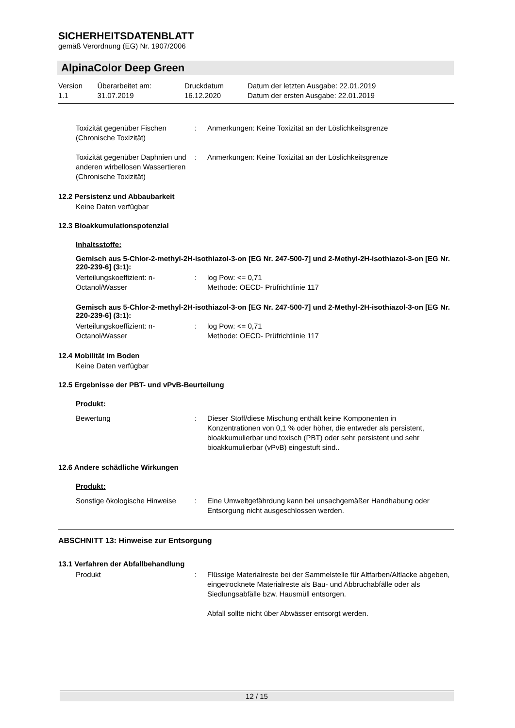SICHERHEITSDATENBLATT
gemäß Verordnung (EG) Nr. 1907/2006
AlpinaColor Deep Green
| Version 1.1 | Überarbeitet am: 31.07.2019 | Druckdatum 16.12.2020 | Datum der letzten Ausgabe: 22.01.2019 Datum der ersten Ausgabe: 22.01.2019 |
| Toxizität gegenüber Fischen (Chronische Toxizität) | : | Anmerkungen: Keine Toxizität an der Löslichkeitsgrenze |
| Toxizität gegenüber Daphnien und anderen wirbellosen Wassertieren (Chronische Toxizität) | : | Anmerkungen: Keine Toxizität an der Löslichkeitsgrenze |
12.2 Persistenz und Abbaubarkeit
Keine Daten verfügbar
12.3 Bioakkumulationspotenzial
Inhaltsstoffe:
Gemisch aus 5-Chlor-2-methyl-2H-isothiazol-3-on [EG Nr. 247-500-7] und 2-Methyl-2H-isothiazol-3-on [EG Nr. 220-239-6] (3:1):
| Verteilungskoeffizient: n-Octanol/Wasser | : | log Pow: <= 0,71 Methode: OECD- Prüfrichtlinie 117 |
Gemisch aus 5-Chlor-2-methyl-2H-isothiazol-3-on [EG Nr. 247-500-7] und 2-Methyl-2H-isothiazol-3-on [EG Nr. 220-239-6] (3:1):
| Verteilungskoeffizient: n-Octanol/Wasser | : | log Pow: <= 0,71 Methode: OECD- Prüfrichtlinie 117 |
12.4 Mobilität im Boden
Keine Daten verfügbar
12.5 Ergebnisse der PBT- und vPvB-Beurteilung
Produkt:
| Bewertung | : | Dieser Stoff/diese Mischung enthält keine Komponenten in Konzentrationen von 0,1 % oder höher, die entweder als persistent, bioakkumulierbar und toxisch (PBT) oder sehr persistent und sehr bioakkumulierbar (vPvB) eingestuft sind.. |
12.6 Andere schädliche Wirkungen
Produkt:
| Sonstige ökologische Hinweise | : | Eine Umweltgefährdung kann bei unsachgemäßer Handhabung oder Entsorgung nicht ausgeschlossen werden. |
ABSCHNITT 13: Hinweise zur Entsorgung
13.1 Verfahren der Abfallbehandlung
| Produkt | : | Flüssige Materialreste bei der Sammelstelle für Altfarben/Altlacke abgeben, eingetrocknete Materialreste als Bau- und Abbruchabfälle oder als Siedlungsabfälle bzw. Hausmüll entsorgen. Abfall sollte nicht über Abwässer entsorgt werden. |
12 / 15